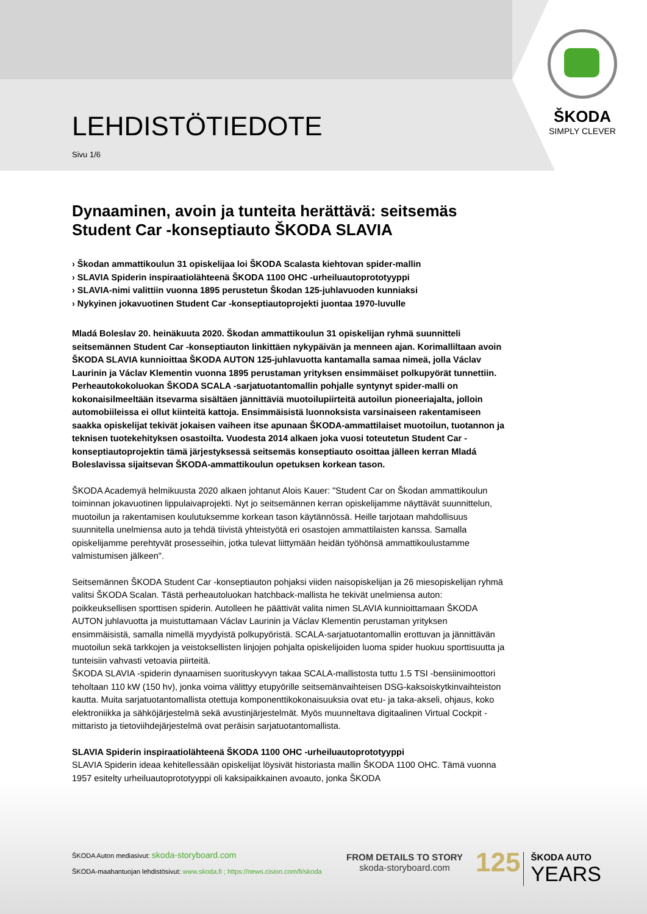ŠKODA
SIMPLY CLEVER
LEHDISTÖTIEDOTE
Sivu 1/6
Dynaaminen, avoin ja tunteita herättävä: seitsemäs Student Car -konseptiauto ŠKODA SLAVIA
› Škodan ammattikoulun 31 opiskelijaa loi ŠKODA Scalasta kiehtovan spider-mallin
› SLAVIA Spiderin inspiraatiolähteenä ŠKODA 1100 OHC -urheiluautoprototyyppi
› SLAVIA-nimi valittiin vuonna 1895 perustetun Škodan 125-juhlavuoden kunniaksi
› Nykyinen jokavuotinen Student Car -konseptiautoprojekti juontaa 1970-luvulle
Mladá Boleslav 20. heinäkuuta 2020. Škodan ammattikoulun 31 opiskelijan ryhmä suunnitteli seitsemännen Student Car -konseptiauton linkittäen nykypäivän ja menneen ajan. Korimalliltaan avoin ŠKODA SLAVIA kunnioittaa ŠKODA AUTON 125-juhlavuotta kantamalla samaa nimeä, jolla Václav Laurinin ja Václav Klementin vuonna 1895 perustaman yrityksen ensimmäiset polkupyörät tunnettiin. Perheautokokoluokan ŠKODA SCALA -sarjatuotantomallin pohjalle syntynyt spider-malli on kokonaisilmeeltään itsevarma sisältäen jännittäviä muotoilupiirteitä autoilun pioneeriajalta, jolloin automobiileissa ei ollut kiinteitä kattoja. Ensimmäisistä luonnoksista varsinaiseen rakentamiseen saakka opiskelijat tekivät jokaisen vaiheen itse apunaan ŠKODA-ammattilaiset muotoilun, tuotannon ja teknisen tuotekehityksen osastoilta. Vuodesta 2014 alkaen joka vuosi toteutetun Student Car -konseptiautoprojektin tämä järjestyksessä seitsemäs konseptiauto osoittaa jälleen kerran Mladá Boleslavissa sijaitsevan ŠKODA-ammattikoulun opetuksen korkean tason.
ŠKODA Academyä helmikuusta 2020 alkaen johtanut Alois Kauer: "Student Car on Škodan ammattikoulun toiminnan jokavuotinen lippulaivaprojekti. Nyt jo seitsemännen kerran opiskelijamme näyttävät suunnittelun, muotoilun ja rakentamisen koulutuksemme korkean tason käytännössä. Heille tarjotaan mahdollisuus suunnitella unelmiensa auto ja tehdä tiivistä yhteistyötä eri osastojen ammattilaisten kanssa. Samalla opiskelijamme perehtyvät prosesseihin, jotka tulevat liittymään heidän työhönsä ammattikoulustamme valmistumisen jälkeen".
Seitsemännen ŠKODA Student Car -konseptiauton pohjaksi viiden naisopiskelijan ja 26 miesopiskelijan ryhmä valitsi ŠKODA Scalan. Tästä perheautoluokan hatchback-mallista he tekivät unelmiensa auton: poikkeuksellisen sporttisen spiderin. Autolleen he päättivät valita nimen SLAVIA kunnioittamaan ŠKODA AUTON juhlavuotta ja muistuttamaan Václav Laurinin ja Václav Klementin perustaman yrityksen ensimmäisistä, samalla nimellä myydyistä polkupyöristä. SCALA-sarjatuotantomallin erottuvan ja jännittävän muotoilun sekä tarkkojen ja veistoksellisten linjojen pohjalta opiskelijoiden luoma spider huokuu sporttisuutta ja tunteisiin vahvasti vetoavia piirteitä.
ŠKODA SLAVIA -spiderin dynaamisen suorituskyvyn takaa SCALA-mallistosta tuttu 1.5 TSI -bensiinimoottori teholtaan 110 kW (150 hv), jonka voima välittyy etupyörille seitsemänvaihteisen DSG-kaksoiskytkinvaihteiston kautta. Muita sarjatuotantomallista otettuja komponenttikokonaisuuksia ovat etu- ja taka-akseli, ohjaus, koko elektroniikka ja sähköjärjestelmä sekä avustinjärjestelmät. Myös muunneltava digitaalinen Virtual Cockpit -mittaristo ja tietoviihdejärjestelmä ovat peräisin sarjatuotantomallista.
SLAVIA Spiderin inspiraatiolähteenä ŠKODA 1100 OHC -urheiluautoprototyyppi
SLAVIA Spiderin ideaa kehitellessään opiskelijat löysivät historiasta mallin ŠKODA 1100 OHC. Tämä vuonna 1957 esitelty urheiluautoprototyyppi oli kaksipaikkainen avoauto, jonka ŠKODA
ŠKODA Auton mediasivut: skoda-storyboard.com
ŠKODA-maahantuojan lehdistösivut: www.skoda.fi ; https://news.cision.com/fi/skoda
FROM DETAILS TO STORY
skoda-storyboard.com
125 ŠKODA AUTO
YEARS